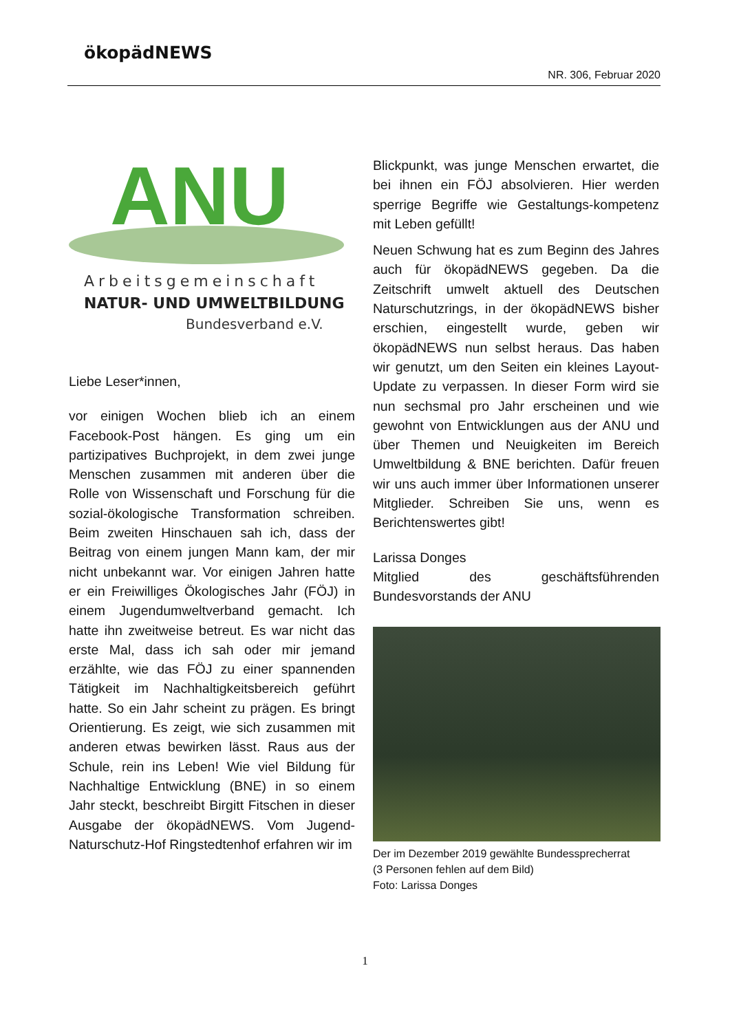ökopädNEWS
NR. 306, Februar 2020
ANU
Arbeitsgemeinschaft
NATUR- UND UMWELTBILDUNG
Bundesverband e.V.
Liebe Leser*innen,
vor einigen Wochen blieb ich an einem Facebook-Post hängen. Es ging um ein partizipatives Buchprojekt, in dem zwei junge Menschen zusammen mit anderen über die Rolle von Wissenschaft und Forschung für die sozial-ökologische Transformation schreiben. Beim zweiten Hinschauen sah ich, dass der Beitrag von einem jungen Mann kam, der mir nicht unbekannt war. Vor einigen Jahren hatte er ein Freiwilliges Ökologisches Jahr (FÖJ) in einem Jugendumweltverband gemacht. Ich hatte ihn zweitweise betreut. Es war nicht das erste Mal, dass ich sah oder mir jemand erzählte, wie das FÖJ zu einer spannenden Tätigkeit im Nachhaltigkeitsbereich geführt hatte. So ein Jahr scheint zu prägen. Es bringt Orientierung. Es zeigt, wie sich zusammen mit anderen etwas bewirken lässt. Raus aus der Schule, rein ins Leben! Wie viel Bildung für Nachhaltige Entwicklung (BNE) in so einem Jahr steckt, beschreibt Birgitt Fitschen in dieser Ausgabe der ökopädNEWS. Vom Jugend-Naturschutz-Hof Ringstedtenhof erfahren wir im
Blickpunkt, was junge Menschen erwartet, die bei ihnen ein FÖJ absolvieren. Hier werden sperrige Begriffe wie Gestaltungs-kompetenz mit Leben gefüllt!
Neuen Schwung hat es zum Beginn des Jahres auch für ökopädNEWS gegeben. Da die Zeitschrift umwelt aktuell des Deutschen Naturschutzrings, in der ökopädNEWS bisher erschien, eingestellt wurde, geben wir ökopädNEWS nun selbst heraus. Das haben wir genutzt, um den Seiten ein kleines Layout-Update zu verpassen. In dieser Form wird sie nun sechsmal pro Jahr erscheinen und wie gewohnt von Entwicklungen aus der ANU und über Themen und Neuigkeiten im Bereich Umweltbildung & BNE berichten. Dafür freuen wir uns auch immer über Informationen unserer Mitglieder. Schreiben Sie uns, wenn es Berichtenswertes gibt!
Larissa Donges
Mitglied des geschäftsführenden Bundesvorstands der ANU
Der im Dezember 2019 gewählte Bundessprecherrat
(3 Personen fehlen auf dem Bild)
Foto: Larissa Donges
1